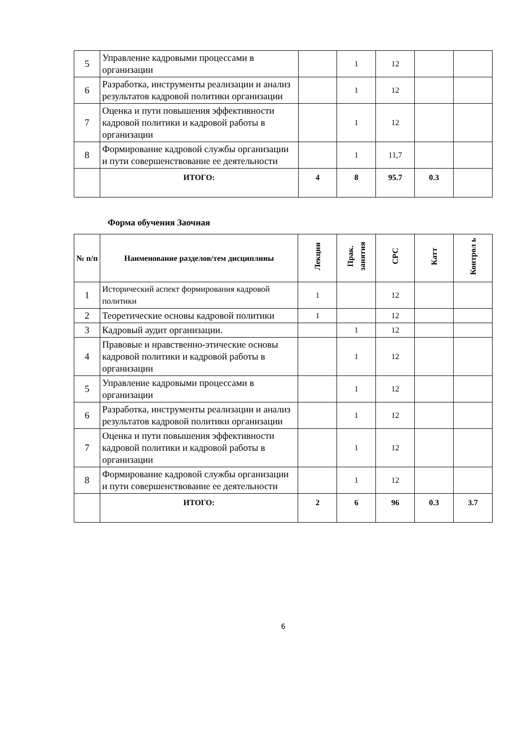| 5 | Управление кадровыми процессами в организации | | 1 | 12 | | |
| 6 | Разработка, инструменты реализации и анализ результатов кадровой политики организации | | 1 | 12 | | |
| 7 | Оценка и пути повышения эффективности кадровой политики и кадровой работы в организации | | 1 | 12 | | |
| 8 | Формирование кадровой службы организации и пути совершенствование ее деятельности | | 1 | 11,7 | | |
| | ИТОГО: | 4 | 8 | 95.7 | 0.3 | |
Форма обучения Заочная
| № п/п | Наименование разделов/тем дисциплины | Лекции | Прак. занятия | СРС | Катт | Контрол ь |
| --- | --- | --- | --- | --- | --- | --- |
| 1 | Исторический аспект формирования кадровой политики | 1 | | 12 | | |
| 2 | Теоретические основы кадровой политики | 1 | | 12 | | |
| 3 | Кадровый аудит организации. | | 1 | 12 | | |
| 4 | Правовые и нравственно-этические основы кадровой политики и кадровой работы в организации | | 1 | 12 | | |
| 5 | Управление кадровыми процессами в организации | | 1 | 12 | | |
| 6 | Разработка, инструменты реализации и анализ результатов кадровой политики организации | | 1 | 12 | | |
| 7 | Оценка и пути повышения эффективности кадровой политики и кадровой работы в организации | | 1 | 12 | | |
| 8 | Формирование кадровой службы организации и пути совершенствование ее деятельности | | 1 | 12 | | |
| | ИТОГО: | 2 | 6 | 96 | 0.3 | 3.7 |
6